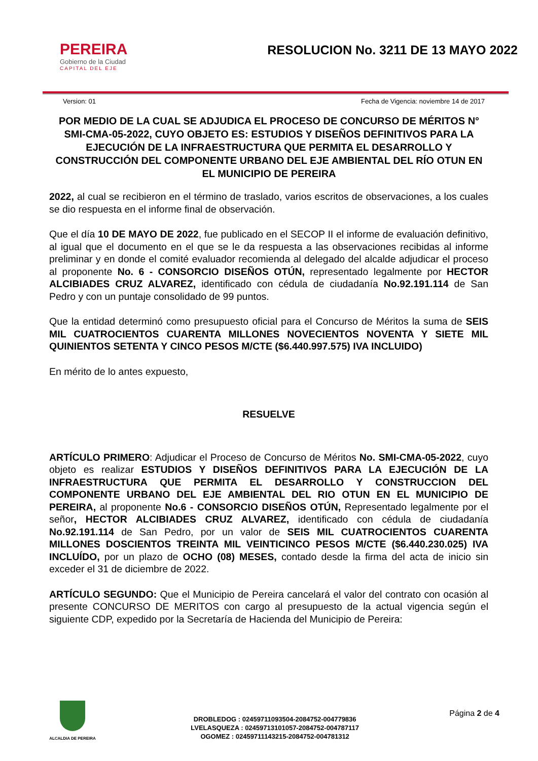PEREIRA
Gobierno de la Ciudad
CAPITAL DEL EJE
RESOLUCION No. 3211 DE 13 MAYO 2022
Version: 01 Fecha de Vigencia: noviembre 14 de 2017
POR MEDIO DE LA CUAL SE ADJUDICA EL PROCESO DE CONCURSO DE MÉRITOS N° SMI-CMA-05-2022, CUYO OBJETO ES: ESTUDIOS Y DISEÑOS DEFINITIVOS PARA LA EJECUCIÓN DE LA INFRAESTRUCTURA QUE PERMITA EL DESARROLLO Y CONSTRUCCIÓN DEL COMPONENTE URBANO DEL EJE AMBIENTAL DEL RÍO OTUN EN EL MUNICIPIO DE PEREIRA
2022, al cual se recibieron en el término de traslado, varios escritos de observaciones, a los cuales se dio respuesta en el informe final de observación.
Que el día 10 DE MAYO DE 2022, fue publicado en el SECOP II el informe de evaluación definitivo, al igual que el documento en el que se le da respuesta a las observaciones recibidas al informe preliminar y en donde el comité evaluador recomienda al delegado del alcalde adjudicar el proceso al proponente No. 6 - CONSORCIO DISEÑOS OTÚN, representado legalmente por HECTOR ALCIBIADES CRUZ ALVAREZ, identificado con cédula de ciudadanía No.92.191.114 de San Pedro y con un puntaje consolidado de 99 puntos.
Que la entidad determinó como presupuesto oficial para el Concurso de Méritos la suma de SEIS MIL CUATROCIENTOS CUARENTA MILLONES NOVECIENTOS NOVENTA Y SIETE MIL QUINIENTOS SETENTA Y CINCO PESOS M/CTE ($6.440.997.575) IVA INCLUIDO)
En mérito de lo antes expuesto,
RESUELVE
ARTÍCULO PRIMERO: Adjudicar el Proceso de Concurso de Méritos No. SMI-CMA-05-2022, cuyo objeto es realizar ESTUDIOS Y DISEÑOS DEFINITIVOS PARA LA EJECUCIÓN DE LA INFRAESTRUCTURA QUE PERMITA EL DESARROLLO Y CONSTRUCCION DEL COMPONENTE URBANO DEL EJE AMBIENTAL DEL RIO OTUN EN EL MUNICIPIO DE PEREIRA, al proponente No.6 - CONSORCIO DISEÑOS OTÚN, Representado legalmente por el señor, HECTOR ALCIBIADES CRUZ ALVAREZ, identificado con cédula de ciudadanía No.92.191.114 de San Pedro, por un valor de SEIS MIL CUATROCIENTOS CUARENTA MILLONES DOSCIENTOS TREINTA MIL VEINTICINCO PESOS M/CTE ($6.440.230.025) IVA INCLUÍDO, por un plazo de OCHO (08) MESES, contado desde la firma del acta de inicio sin exceder el 31 de diciembre de 2022.
ARTÍCULO SEGUNDO: Que el Municipio de Pereira cancelará el valor del contrato con ocasión al presente CONCURSO DE MERITOS con cargo al presupuesto de la actual vigencia según el siguiente CDP, expedido por la Secretaría de Hacienda del Municipio de Pereira:
ALCALDIA DE PEREIRA
DROBLEDOG : 02459711093504-2084752-004779836
LVELASQUEZA : 02459713101057-2084752-004787117
OGOMEZ : 02459711143215-2084752-004781312
Página 2 de 4